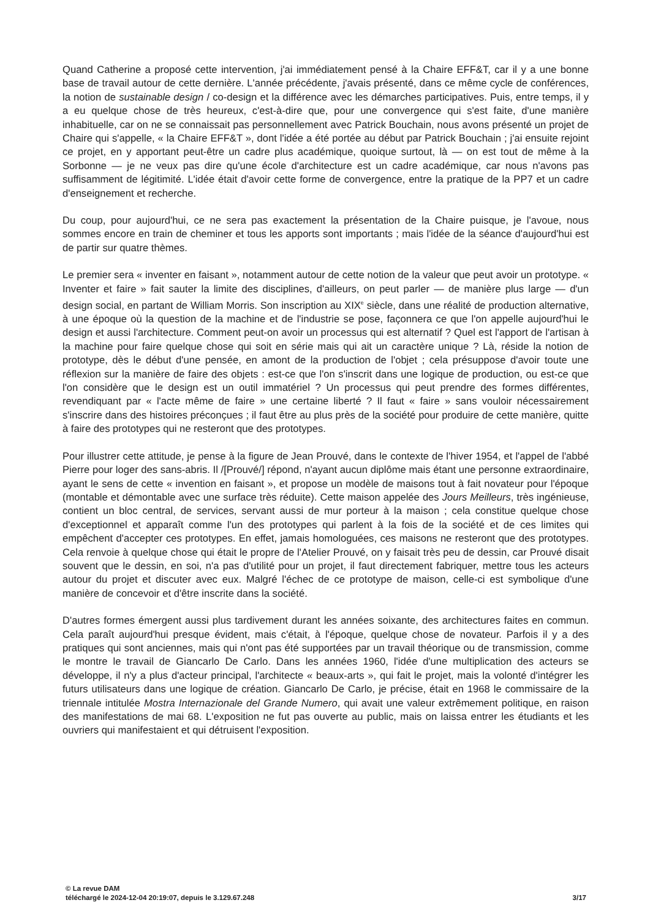Quand Catherine a proposé cette intervention, j'ai immédiatement pensé à la Chaire EFF&T, car il y a une bonne base de travail autour de cette dernière. L'année précédente, j'avais présenté, dans ce même cycle de conférences, la notion de sustainable design / co-design et la différence avec les démarches participatives. Puis, entre temps, il y a eu quelque chose de très heureux, c'est-à-dire que, pour une convergence qui s'est faite, d'une manière inhabituelle, car on ne se connaissait pas personnellement avec Patrick Bouchain, nous avons présenté un projet de Chaire qui s'appelle, « la Chaire EFF&T », dont l'idée a été portée au début par Patrick Bouchain ; j'ai ensuite rejoint ce projet, en y apportant peut-être un cadre plus académique, quoique surtout, là — on est tout de même à la Sorbonne — je ne veux pas dire qu'une école d'architecture est un cadre académique, car nous n'avons pas suffisamment de légitimité. L'idée était d'avoir cette forme de convergence, entre la pratique de la PP7 et un cadre d'enseignement et recherche.
Du coup, pour aujourd'hui, ce ne sera pas exactement la présentation de la Chaire puisque, je l'avoue, nous sommes encore en train de cheminer et tous les apports sont importants ; mais l'idée de la séance d'aujourd'hui est de partir sur quatre thèmes.
Le premier sera « inventer en faisant », notamment autour de cette notion de la valeur que peut avoir un prototype. « Inventer et faire » fait sauter la limite des disciplines, d'ailleurs, on peut parler — de manière plus large — d'un design social, en partant de William Morris. Son inscription au XIX<sup>e</sup> siècle, dans une réalité de production alternative, à une époque où la question de la machine et de l'industrie se pose, façonnera ce que l'on appelle aujourd'hui le design et aussi l'architecture. Comment peut-on avoir un processus qui est alternatif ? Quel est l'apport de l'artisan à la machine pour faire quelque chose qui soit en série mais qui ait un caractère unique ? Là, réside la notion de prototype, dès le début d'une pensée, en amont de la production de l'objet ; cela présuppose d'avoir toute une réflexion sur la manière de faire des objets : est-ce que l'on s'inscrit dans une logique de production, ou est-ce que l'on considère que le design est un outil immatériel ? Un processus qui peut prendre des formes différentes, revendiquant par « l'acte même de faire » une certaine liberté ? Il faut « faire » sans vouloir nécessairement s'inscrire dans des histoires préconçues ; il faut être au plus près de la société pour produire de cette manière, quitte à faire des prototypes qui ne resteront que des prototypes.
Pour illustrer cette attitude, je pense à la figure de Jean Prouvé, dans le contexte de l'hiver 1954, et l'appel de l'abbé Pierre pour loger des sans-abris. Il /[Prouvé/] répond, n'ayant aucun diplôme mais étant une personne extraordinaire, ayant le sens de cette « invention en faisant », et propose un modèle de maisons tout à fait novateur pour l'époque (montable et démontable avec une surface très réduite). Cette maison appelée des Jours Meilleurs, très ingénieuse, contient un bloc central, de services, servant aussi de mur porteur à la maison ; cela constitue quelque chose d'exceptionnel et apparaît comme l'un des prototypes qui parlent à la fois de la société et de ces limites qui empêchent d'accepter ces prototypes. En effet, jamais homologuées, ces maisons ne resteront que des prototypes. Cela renvoie à quelque chose qui était le propre de l'Atelier Prouvé, on y faisait très peu de dessin, car Prouvé disait souvent que le dessin, en soi, n'a pas d'utilité pour un projet, il faut directement fabriquer, mettre tous les acteurs autour du projet et discuter avec eux. Malgré l'échec de ce prototype de maison, celle-ci est symbolique d'une manière de concevoir et d'être inscrite dans la société.
D'autres formes émergent aussi plus tardivement durant les années soixante, des architectures faites en commun. Cela paraît aujourd'hui presque évident, mais c'était, à l'époque, quelque chose de novateur. Parfois il y a des pratiques qui sont anciennes, mais qui n'ont pas été supportées par un travail théorique ou de transmission, comme le montre le travail de Giancarlo De Carlo. Dans les années 1960, l'idée d'une multiplication des acteurs se développe, il n'y a plus d'acteur principal, l'architecte « beaux-arts », qui fait le projet, mais la volonté d'intégrer les futurs utilisateurs dans une logique de création. Giancarlo De Carlo, je précise, était en 1968 le commissaire de la triennale intitulée Mostra Internazionale del Grande Numero, qui avait une valeur extrêmement politique, en raison des manifestations de mai 68. L'exposition ne fut pas ouverte au public, mais on laissa entrer les étudiants et les ouvriers qui manifestaient et qui détruisent l'exposition.
© La revue DAM
téléchargé le 2024-12-04 20:19:07, depuis le 3.129.67.248 3/17